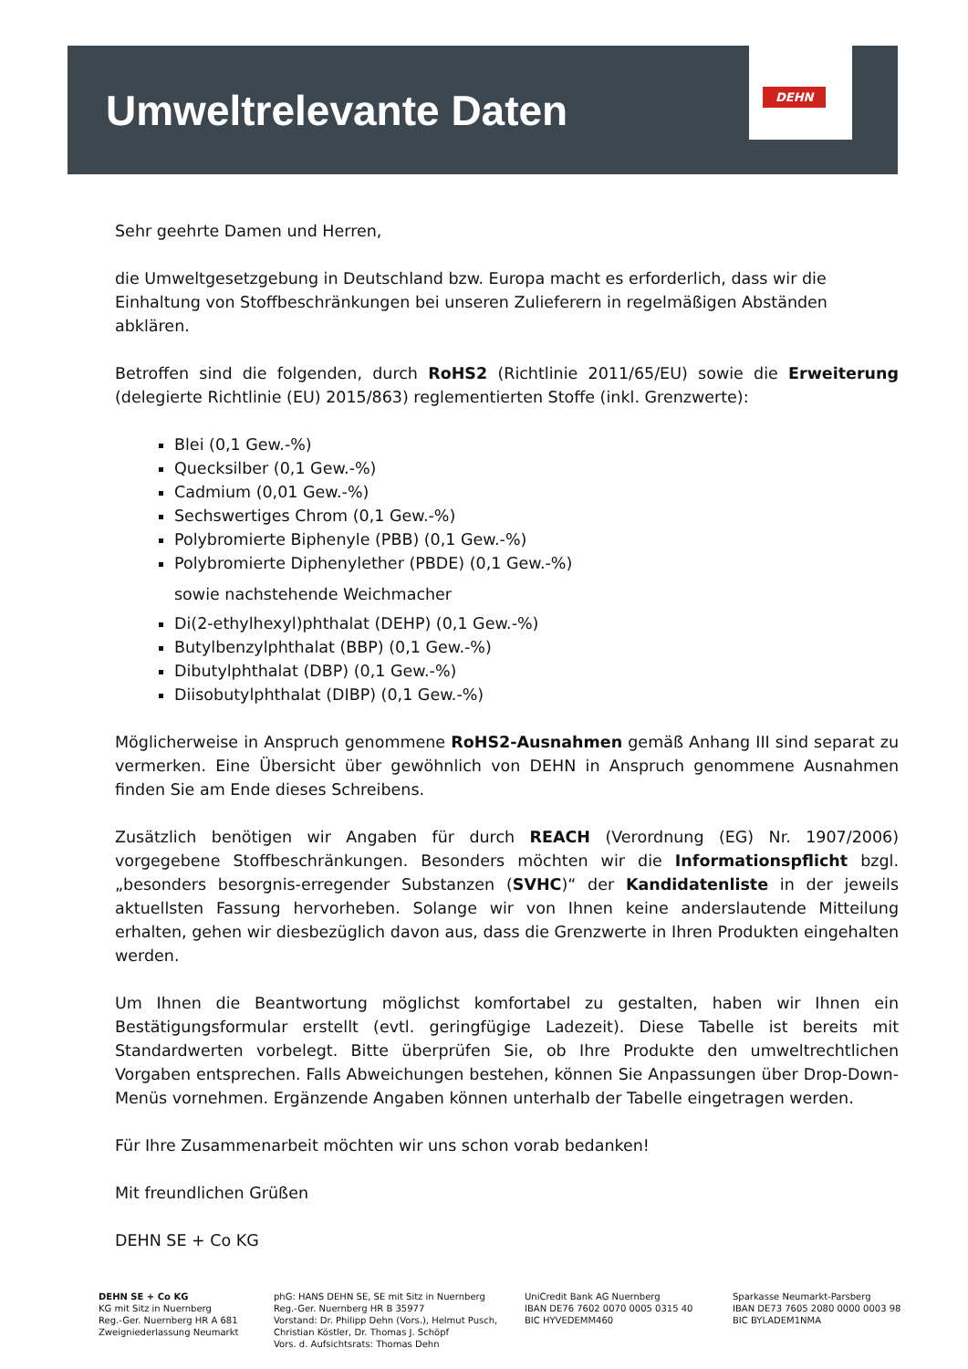Umweltrelevante Daten
DEHN
Sehr geehrte Damen und Herren,
die Umweltgesetzgebung in Deutschland bzw. Europa macht es erforderlich, dass wir die Einhaltung von Stoffbeschränkungen bei unseren Zulieferern in regelmäßigen Abständen abklären.
Betroffen sind die folgenden, durch RoHS2 (Richtlinie 2011/65/EU) sowie die Erweiterung (delegierte Richtlinie (EU) 2015/863) reglementierten Stoffe (inkl. Grenzwerte):
Blei (0,1 Gew.-%)
Quecksilber (0,1 Gew.-%)
Cadmium (0,01 Gew.-%)
Sechswertiges Chrom (0,1 Gew.-%)
Polybromierte Biphenyle (PBB) (0,1 Gew.-%)
Polybromierte Diphenylether (PBDE) (0,1 Gew.-%)
sowie nachstehende Weichmacher
Di(2-ethylhexyl)phthalat (DEHP) (0,1 Gew.-%)
Butylbenzylphthalat (BBP) (0,1 Gew.-%)
Dibutylphthalat (DBP) (0,1 Gew.-%)
Diisobutylphthalat (DIBP) (0,1 Gew.-%)
Möglicherweise in Anspruch genommene RoHS2-Ausnahmen gemäß Anhang III sind separat zu vermerken. Eine Übersicht über gewöhnlich von DEHN in Anspruch genommene Ausnahmen finden Sie am Ende dieses Schreibens.
Zusätzlich benötigen wir Angaben für durch REACH (Verordnung (EG) Nr. 1907/2006) vorgegebene Stoffbeschränkungen. Besonders möchten wir die Informationspflicht bzgl. „besonders besorgnis-erregender Substanzen (SVHC)“ der Kandidatenliste in der jeweils aktuellsten Fassung hervorheben. Solange wir von Ihnen keine anderslautende Mitteilung erhalten, gehen wir diesbezüglich davon aus, dass die Grenzwerte in Ihren Produkten eingehalten werden.
Um Ihnen die Beantwortung möglichst komfortabel zu gestalten, haben wir Ihnen ein Bestätigungsformular erstellt (evtl. geringfügige Ladezeit). Diese Tabelle ist bereits mit Standardwerten vorbelegt. Bitte überprüfen Sie, ob Ihre Produkte den umweltrechtlichen Vorgaben entsprechen. Falls Abweichungen bestehen, können Sie Anpassungen über Drop-Down-Menüs vornehmen. Ergänzende Angaben können unterhalb der Tabelle eingetragen werden.
Für Ihre Zusammenarbeit möchten wir uns schon vorab bedanken!
Mit freundlichen Grüßen
DEHN SE + Co KG
DEHN SE + Co KG
KG mit Sitz in Nuernberg
Reg.-Ger. Nuernberg HR A 681
Zweigniederlassung Neumarkt
phG: HANS DEHN SE, SE mit Sitz in Nuernberg
Reg.-Ger. Nuernberg HR B 35977
Vorstand: Dr. Philipp Dehn (Vors.), Helmut Pusch,
Christian Köstler, Dr. Thomas J. Schöpf
Vors. d. Aufsichtsrats: Thomas Dehn
UniCredit Bank AG Nuernberg
IBAN DE76 7602 0070 0005 0315 40
BIC HYVEDEMM460
Sparkasse Neumarkt-Parsberg
IBAN DE73 7605 2080 0000 0003 98
BIC BYLADEM1NMA